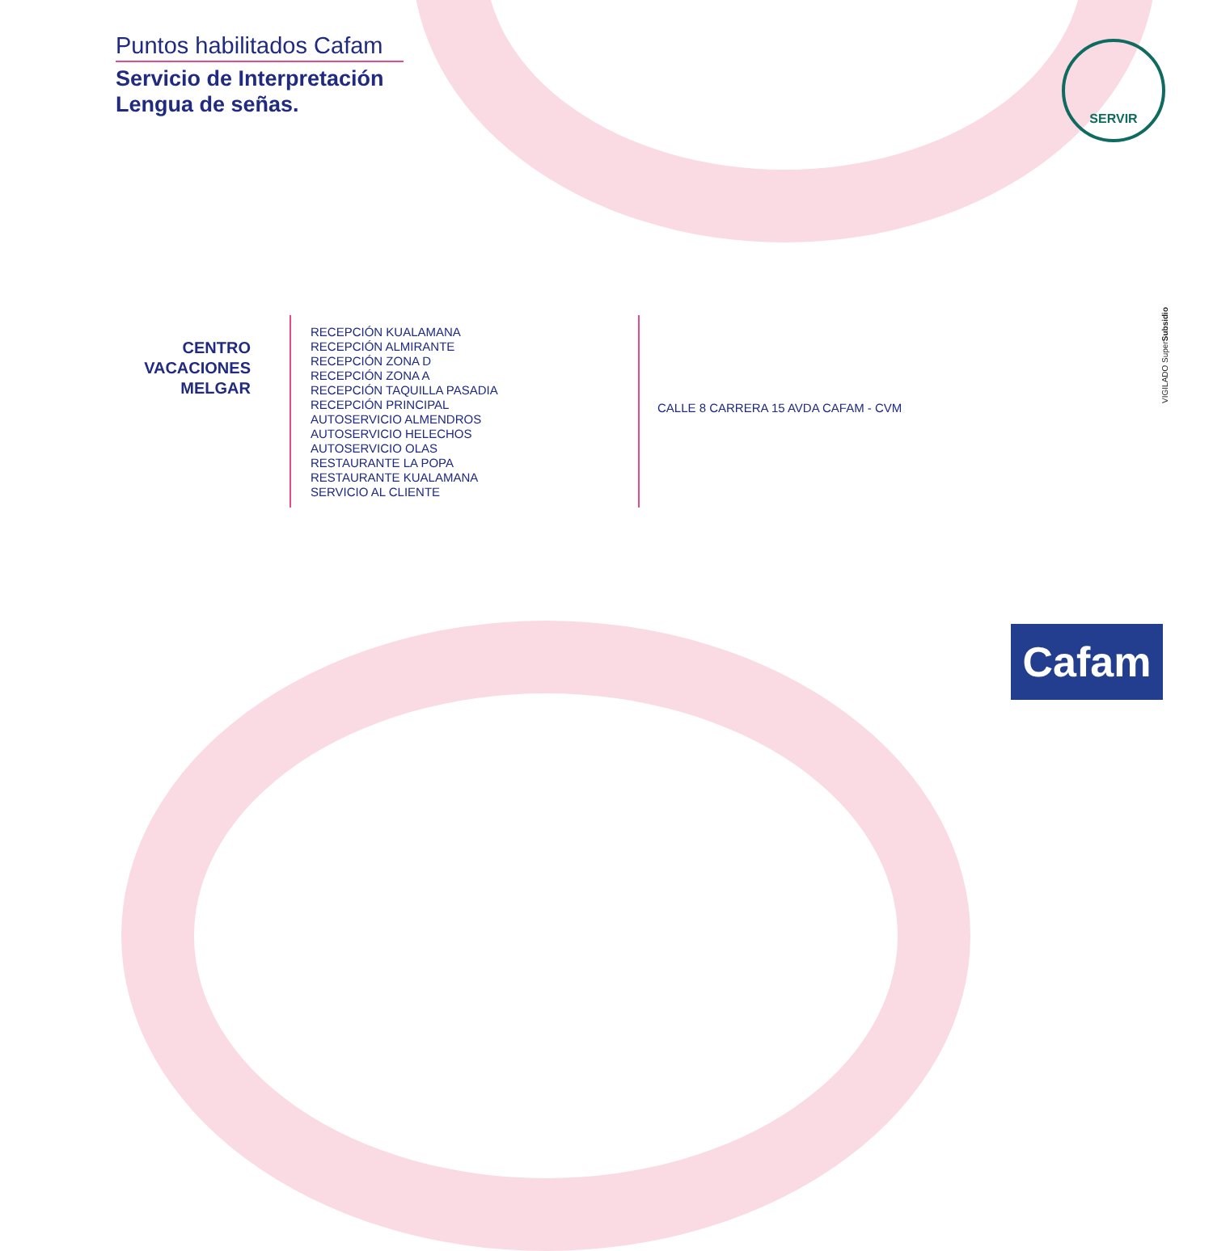Puntos habilitados Cafam
Servicio de Interpretación
Lengua de señas.
SERVIR
CENTRO VACACIONES MELGAR
RECEPCIÓN KUALAMANA
RECEPCIÓN ALMIRANTE
RECEPCIÓN ZONA D
RECEPCIÓN ZONA A
RECEPCIÓN TAQUILLA PASADIA
RECEPCIÓN PRINCIPAL
AUTOSERVICIO ALMENDROS
AUTOSERVICIO HELECHOS
AUTOSERVICIO OLAS
RESTAURANTE LA POPA
RESTAURANTE KUALAMANA
SERVICIO AL CLIENTE
CALLE 8 CARRERA 15 AVDA CAFAM - CVM
VIGILADO SuperSubsidio
Cafam